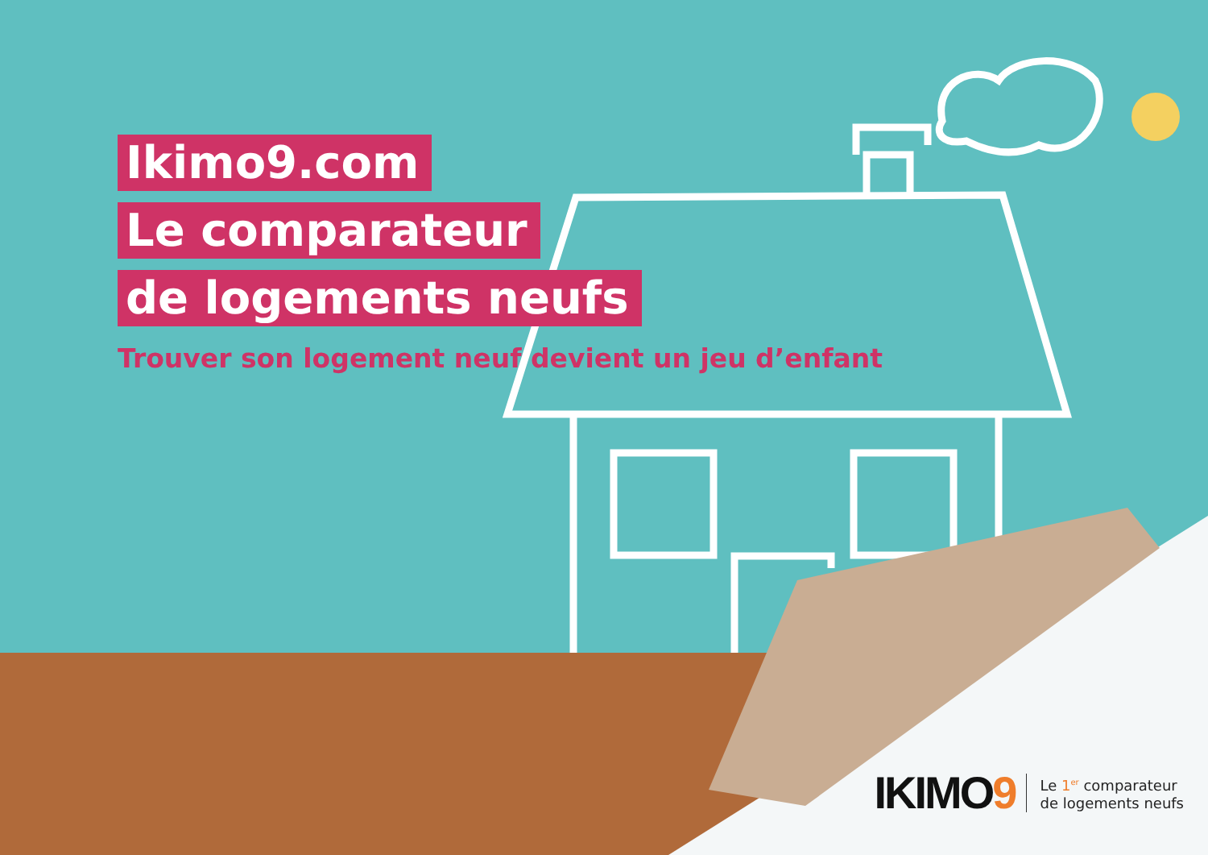Ikimo9.com
Le comparateur
de logements neufs
Trouver son logement neuf devient un jeu d’enfant
IKIMO9
Le 1<sup>er</sup> comparateur
de logements neufs